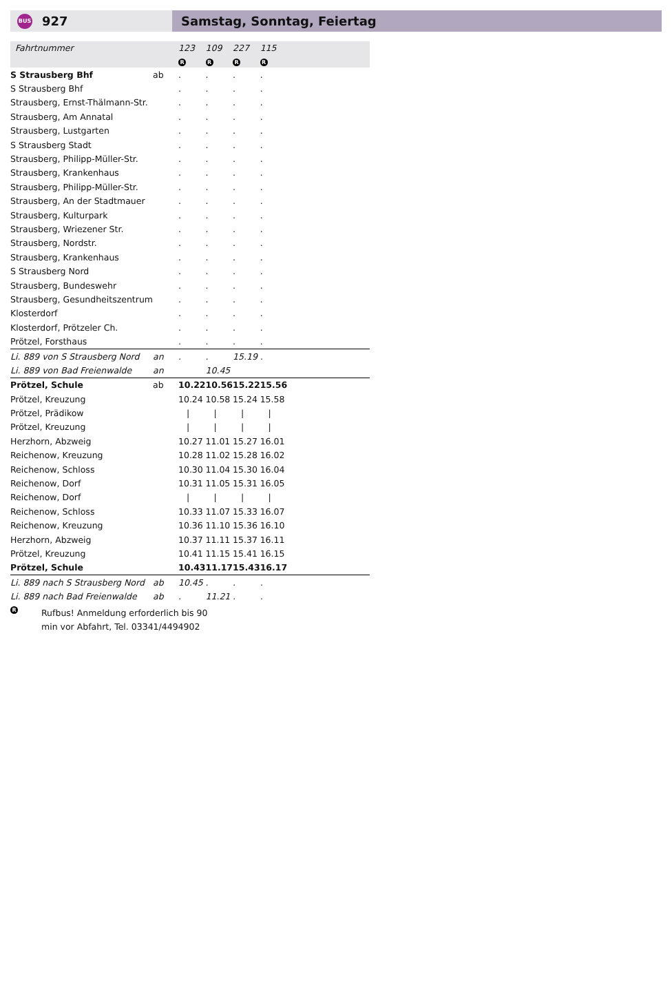BUS 927 Samstag, Sonntag, Feiertag
| Fahrtnummer | | 123 | 109 | 227 | 115 | | |
| | | R | R | R | R | | |
| S Strausberg Bhf | ab | . | . | . | . | | |
| S Strausberg Bhf | | . | . | . | . | | |
| Strausberg, Ernst-Thälmann-Str. | | . | . | . | . | | |
| Strausberg, Am Annatal | | . | . | . | . | | |
| Strausberg, Lustgarten | | . | . | . | . | | |
| S Strausberg Stadt | | . | . | . | . | | |
| Strausberg, Philipp-Müller-Str. | | . | . | . | . | | |
| Strausberg, Krankenhaus | | . | . | . | . | | |
| Strausberg, Philipp-Müller-Str. | | . | . | . | . | | |
| Strausberg, An der Stadtmauer | | . | . | . | . | | |
| Strausberg, Kulturpark | | . | . | . | . | | |
| Strausberg, Wriezener Str. | | . | . | . | . | | |
| Strausberg, Nordstr. | | . | . | . | . | | |
| Strausberg, Krankenhaus | | . | . | . | . | | |
| S Strausberg Nord | | . | . | . | . | | |
| Strausberg, Bundeswehr | | . | . | . | . | | |
| Strausberg, Gesundheitszentrum | | . | . | . | . | | |
| Klosterdorf | | . | . | . | . | | |
| Klosterdorf, Prötzeler Ch. | | . | . | . | . | | |
| Prötzel, Forsthaus | | . | . | . | . | | |
| Li. 889 von S Strausberg Nord | an | . | . | 15.19 | . | | |
| Li. 889 von Bad Freienwalde | an | | 10.45 | | | | |
| Prötzel, Schule | ab | 10.22 | 10.56 | 15.22 | 15.56 | | |
| Prötzel, Kreuzung | | 10.24 | 10.58 | 15.24 | 15.58 | | |
| Prötzel, Prädikow | | / | / | / | / | | |
| Prötzel, Kreuzung | | / | / | / | / | | |
| Herzhorn, Abzweig | | 10.27 | 11.01 | 15.27 | 16.01 | | |
| Reichenow, Kreuzung | | 10.28 | 11.02 | 15.28 | 16.02 | | |
| Reichenow, Schloss | | 10.30 | 11.04 | 15.30 | 16.04 | | |
| Reichenow, Dorf | | 10.31 | 11.05 | 15.31 | 16.05 | | |
| Reichenow, Dorf | | / | / | / | / | | |
| Reichenow, Schloss | | 10.33 | 11.07 | 15.33 | 16.07 | | |
| Reichenow, Kreuzung | | 10.36 | 11.10 | 15.36 | 16.10 | | |
| Herzhorn, Abzweig | | 10.37 | 11.11 | 15.37 | 16.11 | | |
| Prötzel, Kreuzung | | 10.41 | 11.15 | 15.41 | 16.15 | | |
| Prötzel, Schule | | 10.43 | 11.17 | 15.43 | 16.17 | | |
| Li. 889 nach S Strausberg Nord | ab | 10.45 | . | . | . | | |
| Li. 889 nach Bad Freienwalde | ab | . | 11.21 | . | . | | |
R
Rufbus! Anmeldung erforderlich bis 90
min vor Abfahrt, Tel. 03341/4494902